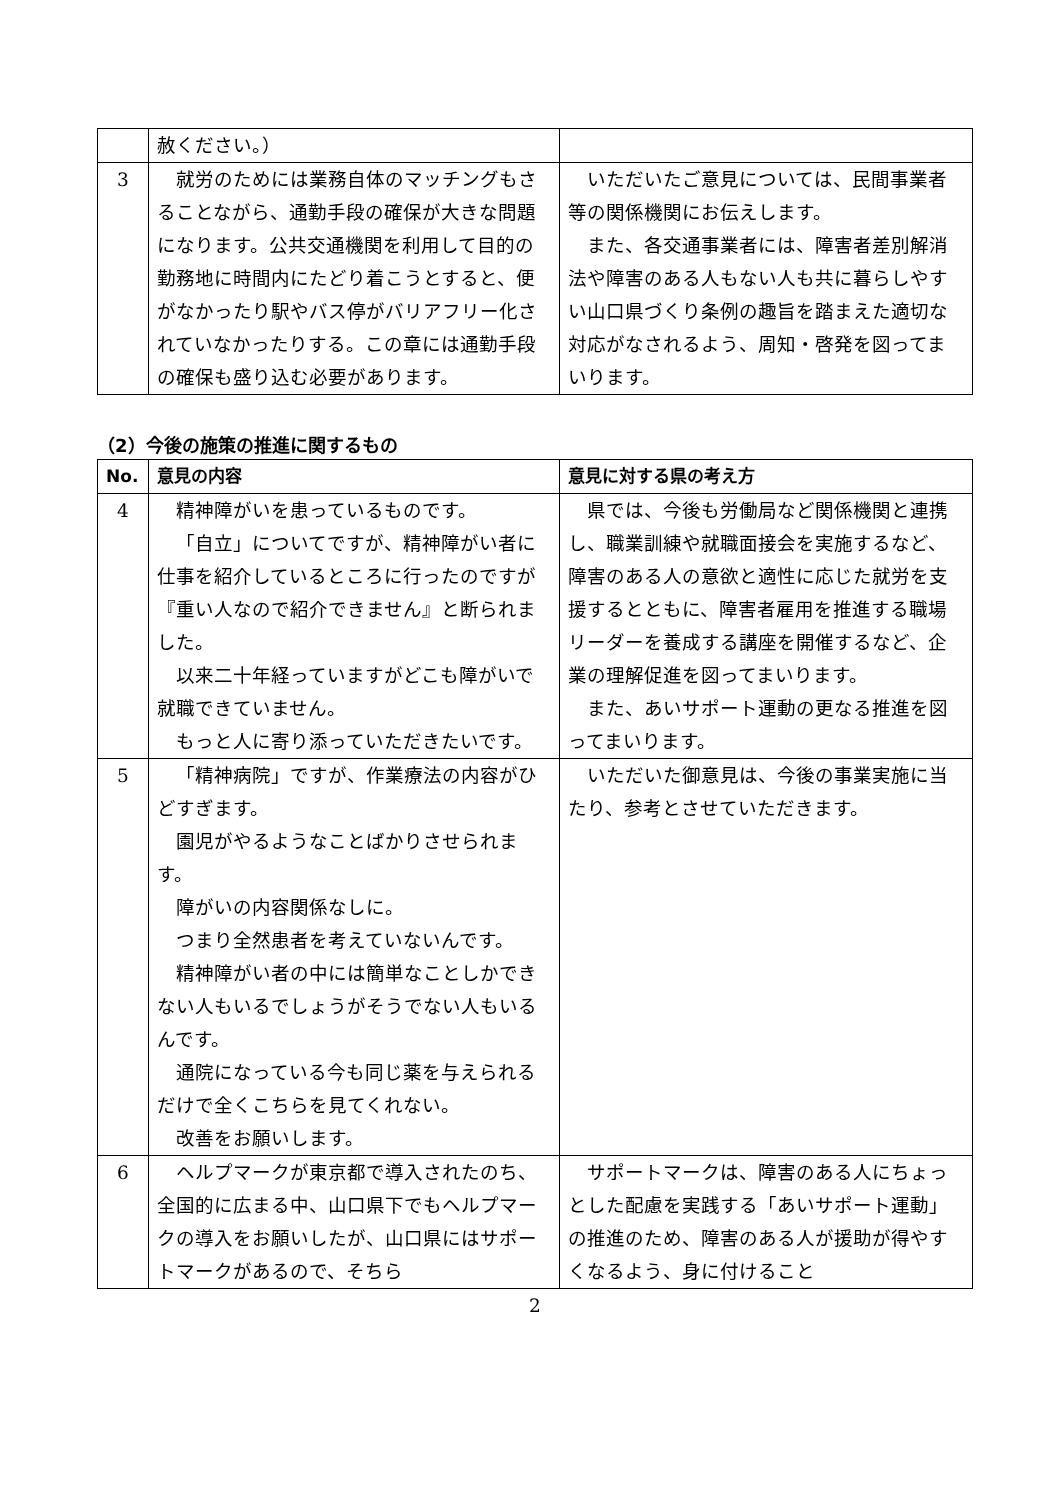| | 赦ください。） | |
| 3 | 就労のためには業務自体のマッチングもさることながら、通勤手段の確保が大きな問題になります。公共交通機関を利用して目的の勤務地に時間内にたどり着こうとすると、便がなかったり駅やバス停がバリアフリー化されていなかったりする。この章には通勤手段の確保も盛り込む必要があります。 | いただいたご意見については、民間事業者等の関係機関にお伝えします。 また、各交通事業者には、障害者差別解消法や障害のある人もない人も共に暮らしやすい山口県づくり条例の趣旨を踏まえた適切な対応がなされるよう、周知・啓発を図ってまいります。 |
（2）今後の施策の推進に関するもの
| No. | 意見の内容 | 意見に対する県の考え方 |
| --- | --- | --- |
| 4 | 精神障がいを患っているものです。 「自立」についてですが、精神障がい者に仕事を紹介しているところに行ったのですが『重い人なので紹介できません』と断られました。 以来二十年経っていますがどこも障がいで就職できていません。 もっと人に寄り添っていただきたいです。 | 県では、今後も労働局など関係機関と連携し、職業訓練や就職面接会を実施するなど、障害のある人の意欲と適性に応じた就労を支援するとともに、障害者雇用を推進する職場リーダーを養成する講座を開催するなど、企業の理解促進を図ってまいります。 また、あいサポート運動の更なる推進を図ってまいります。 |
| 5 | 「精神病院」ですが、作業療法の内容がひどすぎます。 園児がやるようなことばかりさせられます。 障がいの内容関係なしに。 つまり全然患者を考えていないんです。 精神障がい者の中には簡単なことしかできない人もいるでしょうがそうでない人もいるんです。 通院になっている今も同じ薬を与えられるだけで全くこちらを見てくれない。 改善をお願いします。 | いただいた御意見は、今後の事業実施に当たり、参考とさせていただきます。 |
| 6 | ヘルプマークが東京都で導入されたのち、全国的に広まる中、山口県下でもヘルプマークの導入をお願いしたが、山口県にはサポートマークがあるので、そちら | サポートマークは、障害のある人にちょっとした配慮を実践する「あいサポート運動」の推進のため、障害のある人が援助が得やすくなるよう、身に付けること |
2